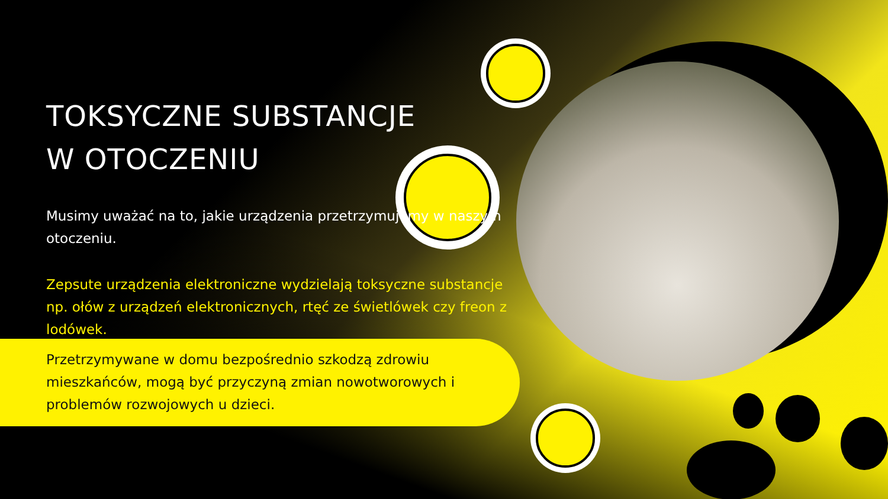TOKSYCZNE SUBSTANCJE
W OTOCZENIU
Musimy uważać na to, jakie urządzenia przetrzymujemy w naszym otoczeniu.
Zepsute urządzenia elektroniczne wydzielają toksyczne substancje np. ołów z urządzeń elektronicznych, rtęć ze świetlówek czy freon z lodówek.
Przetrzymywane w domu bezpośrednio szkodzą zdrowiu mieszkańców, mogą być przyczyną zmian nowotworowych i problemów rozwojowych u dzieci.